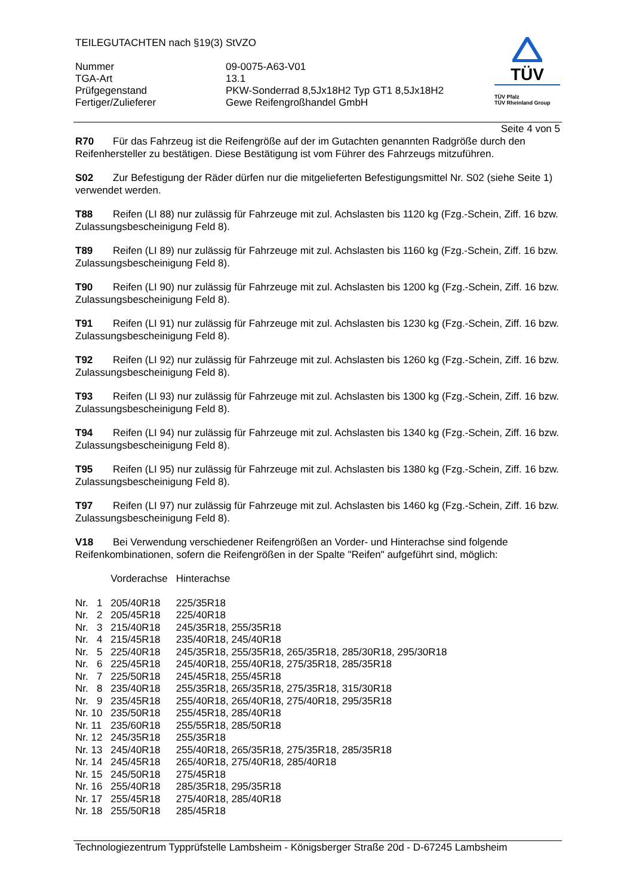TEILEGUTACHTEN nach §19(3) StVZO
| Nummer | 09-0075-A63-V01 |
| TGA-Art | 13.1 |
| Prüfgegenstand | PKW-Sonderrad 8,5Jx18H2 Typ GT1 8,5Jx18H2 |
| Fertiger/Zulieferer | Gewe Reifengroßhandel GmbH |
TÜV
TÜV Pfalz
TÜV Rheinland Group
Seite 4 von 5
R70 Für das Fahrzeug ist die Reifengröße auf der im Gutachten genannten Radgröße durch den Reifenhersteller zu bestätigen. Diese Bestätigung ist vom Führer des Fahrzeugs mitzuführen.
S02 Zur Befestigung der Räder dürfen nur die mitgelieferten Befestigungsmittel Nr. S02 (siehe Seite 1) verwendet werden.
T88 Reifen (LI 88) nur zulässig für Fahrzeuge mit zul. Achslasten bis 1120 kg (Fzg.-Schein, Ziff. 16 bzw. Zulassungsbescheinigung Feld 8).
T89 Reifen (LI 89) nur zulässig für Fahrzeuge mit zul. Achslasten bis 1160 kg (Fzg.-Schein, Ziff. 16 bzw. Zulassungsbescheinigung Feld 8).
T90 Reifen (LI 90) nur zulässig für Fahrzeuge mit zul. Achslasten bis 1200 kg (Fzg.-Schein, Ziff. 16 bzw. Zulassungsbescheinigung Feld 8).
T91 Reifen (LI 91) nur zulässig für Fahrzeuge mit zul. Achslasten bis 1230 kg (Fzg.-Schein, Ziff. 16 bzw. Zulassungsbescheinigung Feld 8).
T92 Reifen (LI 92) nur zulässig für Fahrzeuge mit zul. Achslasten bis 1260 kg (Fzg.-Schein, Ziff. 16 bzw. Zulassungsbescheinigung Feld 8).
T93 Reifen (LI 93) nur zulässig für Fahrzeuge mit zul. Achslasten bis 1300 kg (Fzg.-Schein, Ziff. 16 bzw. Zulassungsbescheinigung Feld 8).
T94 Reifen (LI 94) nur zulässig für Fahrzeuge mit zul. Achslasten bis 1340 kg (Fzg.-Schein, Ziff. 16 bzw. Zulassungsbescheinigung Feld 8).
T95 Reifen (LI 95) nur zulässig für Fahrzeuge mit zul. Achslasten bis 1380 kg (Fzg.-Schein, Ziff. 16 bzw. Zulassungsbescheinigung Feld 8).
T97 Reifen (LI 97) nur zulässig für Fahrzeuge mit zul. Achslasten bis 1460 kg (Fzg.-Schein, Ziff. 16 bzw. Zulassungsbescheinigung Feld 8).
V18 Bei Verwendung verschiedener Reifengrößen an Vorder- und Hinterachse sind folgende Reifenkombinationen, sofern die Reifengrößen in der Spalte "Reifen" aufgeführt sind, möglich:
| | Vorderachse | Hinterachse |
| Nr. 1 | 205/40R18 | 225/35R18 |
| Nr. 2 | 205/45R18 | 225/40R18 |
| Nr. 3 | 215/40R18 | 245/35R18, 255/35R18 |
| Nr. 4 | 215/45R18 | 235/40R18, 245/40R18 |
| Nr. 5 | 225/40R18 | 245/35R18, 255/35R18, 265/35R18, 285/30R18, 295/30R18 |
| Nr. 6 | 225/45R18 | 245/40R18, 255/40R18, 275/35R18, 285/35R18 |
| Nr. 7 | 225/50R18 | 245/45R18, 255/45R18 |
| Nr. 8 | 235/40R18 | 255/35R18, 265/35R18, 275/35R18, 315/30R18 |
| Nr. 9 | 235/45R18 | 255/40R18, 265/40R18, 275/40R18, 295/35R18 |
| Nr. 10 | 235/50R18 | 255/45R18, 285/40R18 |
| Nr. 11 | 235/60R18 | 255/55R18, 285/50R18 |
| Nr. 12 | 245/35R18 | 255/35R18 |
| Nr. 13 | 245/40R18 | 255/40R18, 265/35R18, 275/35R18, 285/35R18 |
| Nr. 14 | 245/45R18 | 265/40R18, 275/40R18, 285/40R18 |
| Nr. 15 | 245/50R18 | 275/45R18 |
| Nr. 16 | 255/40R18 | 285/35R18, 295/35R18 |
| Nr. 17 | 255/45R18 | 275/40R18, 285/40R18 |
| Nr. 18 | 255/50R18 | 285/45R18 |
Technologiezentrum Typprüfstelle Lambsheim - Königsberger Straße 20d - D-67245 Lambsheim